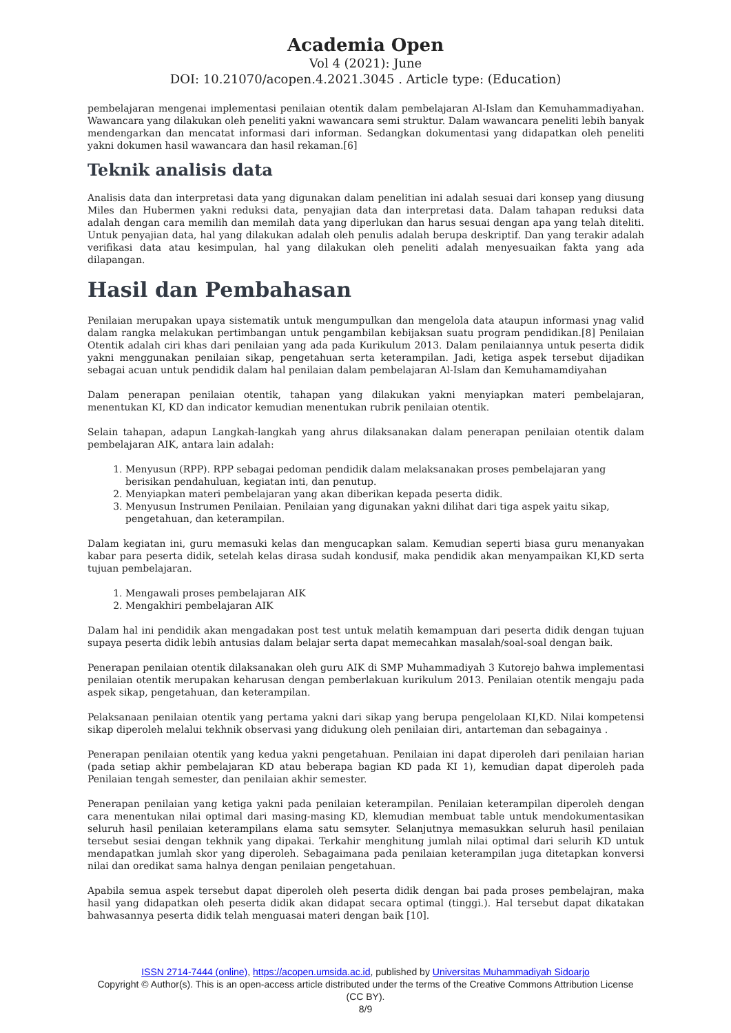Academia Open
Vol 4 (2021): June
DOI: 10.21070/acopen.4.2021.3045 . Article type: (Education)
pembelajaran mengenai implementasi penilaian otentik dalam pembelajaran Al-Islam dan Kemuhammadiyahan. Wawancara yang dilakukan oleh peneliti yakni wawancara semi struktur. Dalam wawancara peneliti lebih banyak mendengarkan dan mencatat informasi dari informan. Sedangkan dokumentasi yang didapatkan oleh peneliti yakni dokumen hasil wawancara dan hasil rekaman.[6]
Teknik analisis data
Analisis data dan interpretasi data yang digunakan dalam penelitian ini adalah sesuai dari konsep yang diusung Miles dan Hubermen yakni reduksi data, penyajian data dan interpretasi data. Dalam tahapan reduksi data adalah dengan cara memilih dan memilah data yang diperlukan dan harus sesuai dengan apa yang telah diteliti. Untuk penyajian data, hal yang dilakukan adalah oleh penulis adalah berupa deskriptif. Dan yang terakir adalah verifikasi data atau kesimpulan, hal yang dilakukan oleh peneliti adalah menyesuaikan fakta yang ada dilapangan.
Hasil dan Pembahasan
Penilaian merupakan upaya sistematik untuk mengumpulkan dan mengelola data ataupun informasi ynag valid dalam rangka melakukan pertimbangan untuk pengambilan kebijaksan suatu program pendidikan.[8] Penilaian Otentik adalah ciri khas dari penilaian yang ada pada Kurikulum 2013. Dalam penilaiannya untuk peserta didik yakni menggunakan penilaian sikap, pengetahuan serta keterampilan. Jadi, ketiga aspek tersebut dijadikan sebagai acuan untuk pendidik dalam hal penilaian dalam pembelajaran Al-Islam dan Kemuhamamdiyahan
Dalam penerapan penilaian otentik, tahapan yang dilakukan yakni menyiapkan materi pembelajaran, menentukan KI, KD dan indicator kemudian menentukan rubrik penilaian otentik.
Selain tahapan, adapun Langkah-langkah yang ahrus dilaksanakan dalam penerapan penilaian otentik dalam pembelajaran AIK, antara lain adalah:
1. Menyusun (RPP). RPP sebagai pedoman pendidik dalam melaksanakan proses pembelajaran yang berisikan pendahuluan, kegiatan inti, dan penutup.
2. Menyiapkan materi pembelajaran yang akan diberikan kepada peserta didik.
3. Menyusun Instrumen Penilaian. Penilaian yang digunakan yakni dilihat dari tiga aspek yaitu sikap, pengetahuan, dan keterampilan.
Dalam kegiatan ini, guru memasuki kelas dan mengucapkan salam. Kemudian seperti biasa guru menanyakan kabar para peserta didik, setelah kelas dirasa sudah kondusif, maka pendidik akan menyampaikan KI,KD serta tujuan pembelajaran.
1. Mengawali proses pembelajaran AIK
2. Mengakhiri pembelajaran AIK
Dalam hal ini pendidik akan mengadakan post test untuk melatih kemampuan dari peserta didik dengan tujuan supaya peserta didik lebih antusias dalam belajar serta dapat memecahkan masalah/soal-soal dengan baik.
Penerapan penilaian otentik dilaksanakan oleh guru AIK di SMP Muhammadiyah 3 Kutorejo bahwa implementasi penilaian otentik merupakan keharusan dengan pemberlakuan kurikulum 2013. Penilaian otentik mengaju pada aspek sikap, pengetahuan, dan keterampilan.
Pelaksanaan penilaian otentik yang pertama yakni dari sikap yang berupa pengelolaan KI,KD. Nilai kompetensi sikap diperoleh melalui tekhnik observasi yang didukung oleh penilaian diri, antarteman dan sebagainya .
Penerapan penilaian otentik yang kedua yakni pengetahuan. Penilaian ini dapat diperoleh dari penilaian harian (pada setiap akhir pembelajaran KD atau beberapa bagian KD pada KI 1), kemudian dapat diperoleh pada Penilaian tengah semester, dan penilaian akhir semester.
Penerapan penilaian yang ketiga yakni pada penilaian keterampilan. Penilaian keterampilan diperoleh dengan cara menentukan nilai optimal dari masing-masing KD, klemudian membuat table untuk mendokumentasikan seluruh hasil penilaian keterampilans elama satu semsyter. Selanjutnya memasukkan seluruh hasil penilaian tersebut sesiai dengan tekhnik yang dipakai. Terkahir menghitung jumlah nilai optimal dari selurih KD untuk mendapatkan jumlah skor yang diperoleh. Sebagaimana pada penilaian keterampilan juga ditetapkan konversi nilai dan oredikat sama halnya dengan penilaian pengetahuan.
Apabila semua aspek tersebut dapat diperoleh oleh peserta didik dengan bai pada proses pembelajran, maka hasil yang didapatkan oleh peserta didik akan didapat secara optimal (tinggi.). Hal tersebut dapat dikatakan bahwasannya peserta didik telah menguasai materi dengan baik [10].
ISSN 2714-7444 (online), https://acopen.umsida.ac.id, published by Universitas Muhammadiyah Sidoarjo
Copyright © Author(s). This is an open-access article distributed under the terms of the Creative Commons Attribution License (CC BY).
8/9